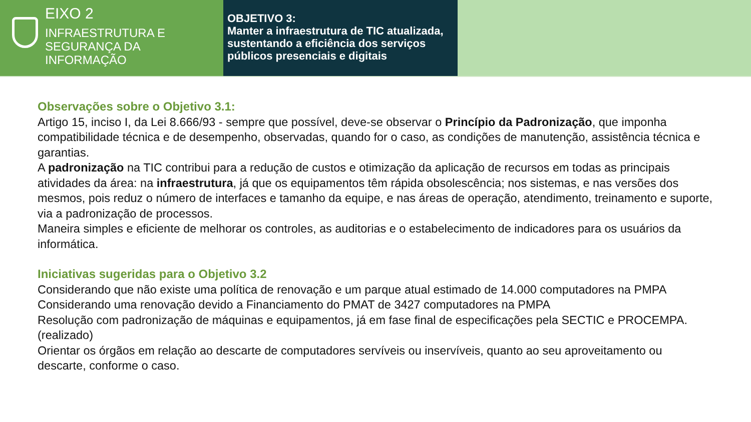EIXO 2
INFRAESTRUTURA E
SEGURANÇA DA
INFORMAÇÃO
OBJETIVO 3:
Manter a infraestrutura de TIC atualizada, sustentando a eficiência dos serviços públicos presenciais e digitais
Observações sobre o Objetivo 3.1:
Artigo 15, inciso I, da Lei 8.666/93 - sempre que possível, deve-se observar o Princípio da Padronização, que imponha compatibilidade técnica e de desempenho, observadas, quando for o caso, as condições de manutenção, assistência técnica e garantias.
A padronização na TIC contribui para a redução de custos e otimização da aplicação de recursos em todas as principais atividades da área: na infraestrutura, já que os equipamentos têm rápida obsolescência; nos sistemas, e nas versões dos mesmos, pois reduz o número de interfaces e tamanho da equipe, e nas áreas de operação, atendimento, treinamento e suporte, via a padronização de processos.
Maneira simples e eficiente de melhorar os controles, as auditorias e o estabelecimento de indicadores para os usuários da informática.
Iniciativas sugeridas para o Objetivo 3.2
Considerando que não existe uma política de renovação e um parque atual estimado de 14.000 computadores na PMPA
Considerando uma renovação devido a Financiamento do PMAT de 3427 computadores na PMPA
Resolução com padronização de máquinas e equipamentos, já em fase final de especificações pela SECTIC e PROCEMPA. (realizado)
Orientar os órgãos em relação ao descarte de computadores servíveis ou inservíveis, quanto ao seu aproveitamento ou descarte, conforme o caso.